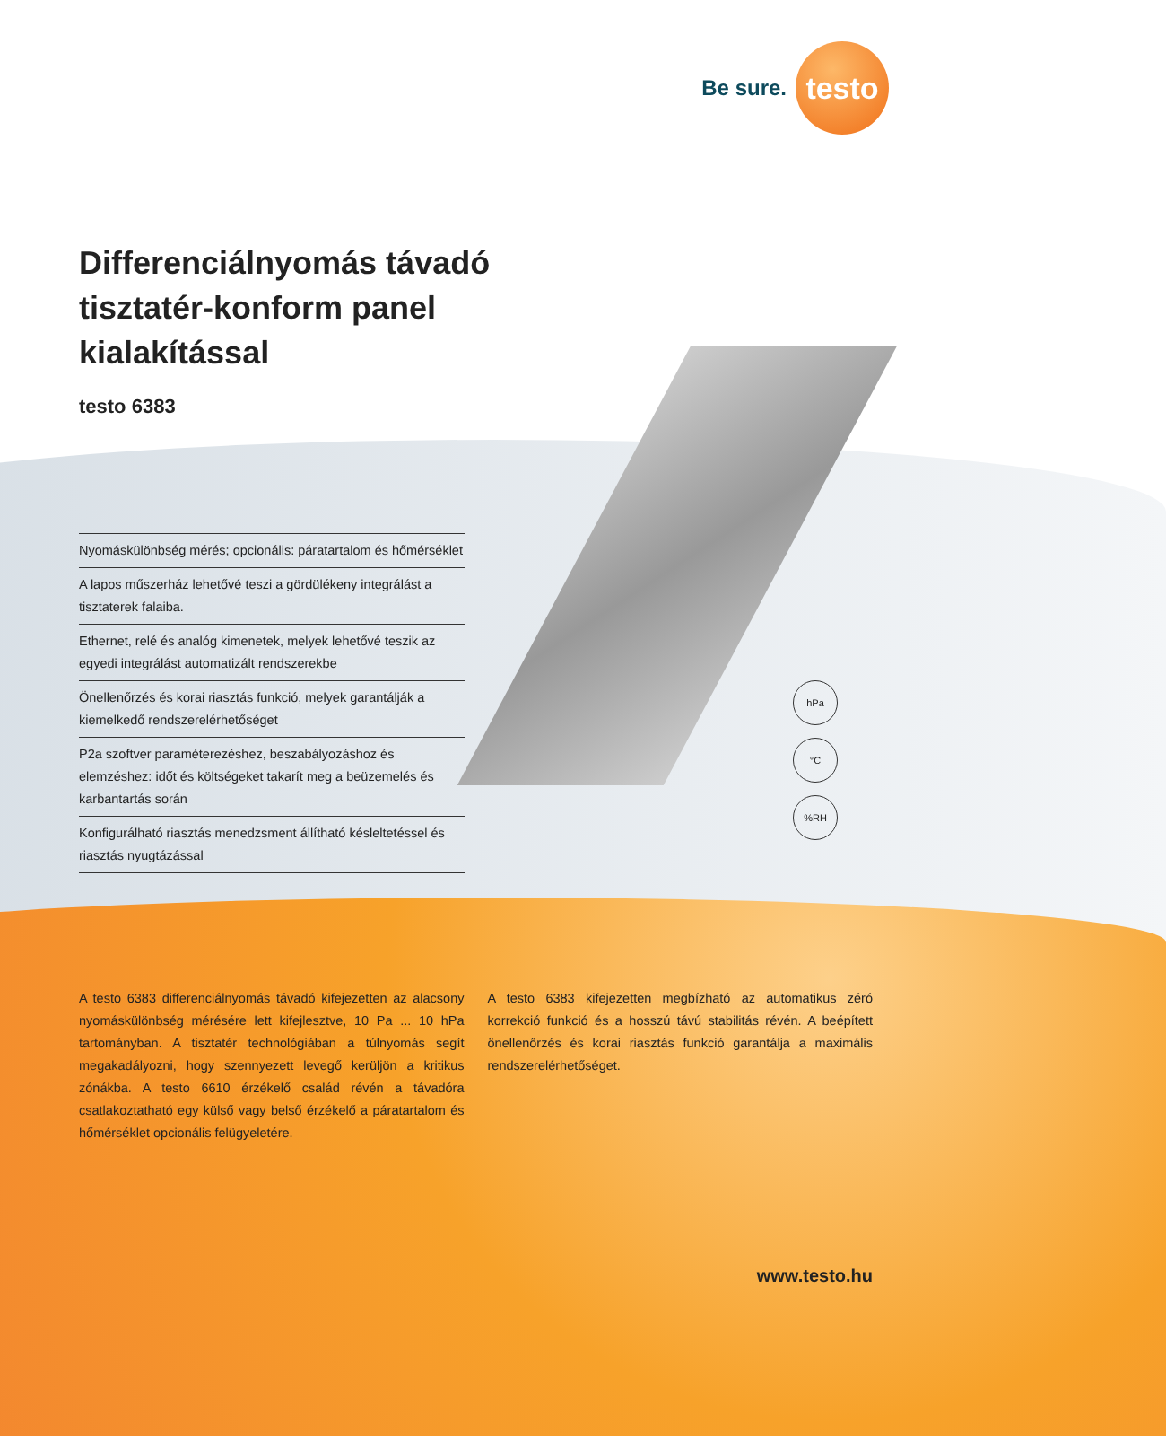Be sure.
testo
Differenciálnyomás távadó
tisztatér-konform panel
kialakítással
testo 6383
Nyomáskülönbség mérés; opcionális: páratartalom és hőmérséklet
A lapos műszerház lehetővé teszi a gördülékeny integrálást a tisztaterek falaiba.
Ethernet, relé és analóg kimenetek, melyek lehetővé teszik az egyedi integrálást automatizált rendszerekbe
Önellenőrzés és korai riasztás funkció, melyek garantálják a kiemelkedő rendszerelérhetőséget
P2a szoftver paraméterezéshez, beszabályozáshoz és elemzéshez: időt és költségeket takarít meg a beüzemelés és karbantartás során
Konfigurálható riasztás menedzsment állítható késleltetéssel és riasztás nyugtázással
hPa
°C
%RH
A testo 6383 differenciálnyomás távadó kifejezetten az alacsony nyomáskülönbség mérésére lett kifejlesztve, 10 Pa ... 10 hPa tartományban. A tisztatér technológiában a túlnyomás segít megakadályozni, hogy szennyezett levegő kerüljön a kritikus zónákba. A testo 6610 érzékelő család révén a távadóra csatlakoztatható egy külső vagy belső érzékelő a páratartalom és hőmérséklet opcionális felügyeletére.
A testo 6383 kifejezetten megbízható az automatikus zéró korrekció funkció és a hosszú távú stabilitás révén. A beépített önellenőrzés és korai riasztás funkció garantálja a maximális rendszerelérhetőséget.
www.testo.hu